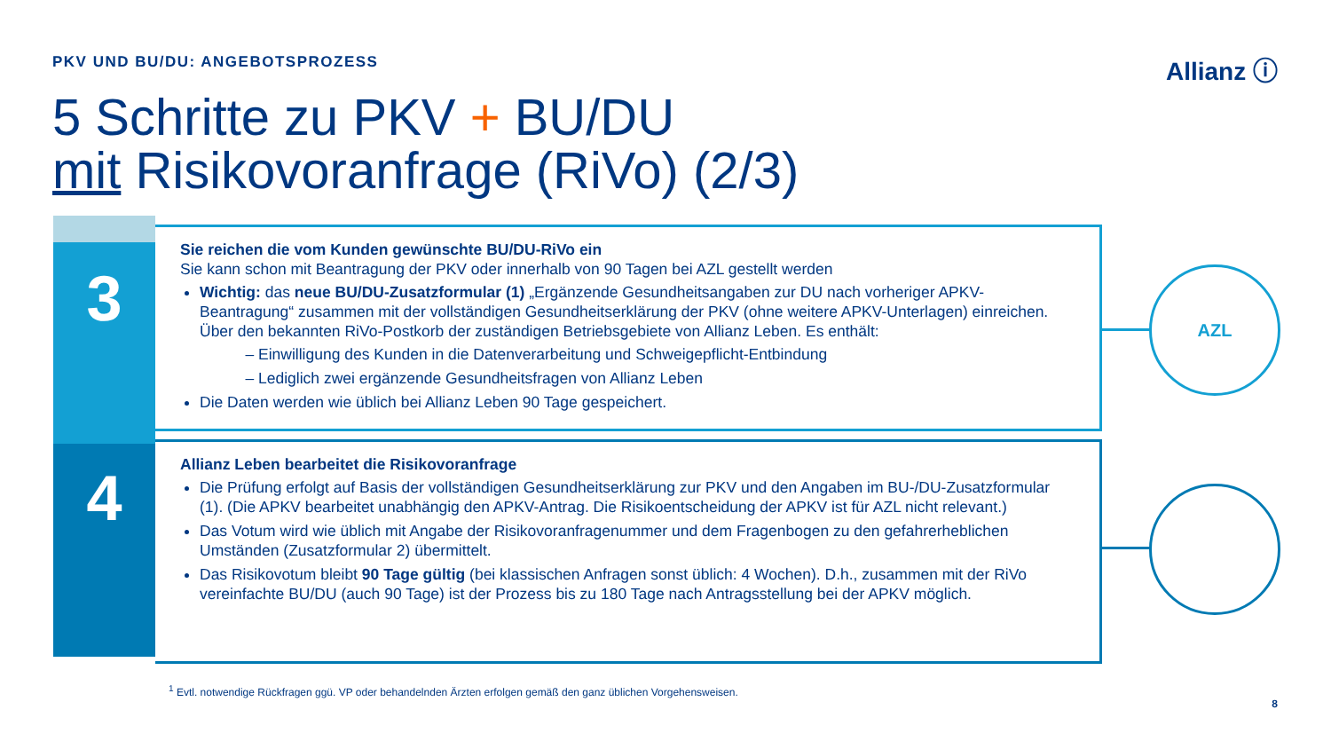PKV UND BU/DU: ANGEBOTSPROZESS Allianz ⓘ
5 Schritte zu PKV + BU/DU
mit Risikovoranfrage (RiVo) (2/3)
3
4
Sie reichen die vom Kunden gewünschte BU/DU-RiVo ein
Sie kann schon mit Beantragung der PKV oder innerhalb von 90 Tagen bei AZL gestellt werden
Wichtig: das neue BU/DU-Zusatzformular (1) „Ergänzende Gesundheitsangaben zur DU nach vorheriger APKV-Beantragung“ zusammen mit der vollständigen Gesundheitserklärung der PKV (ohne weitere APKV-Unterlagen) einreichen. Über den bekannten RiVo-Postkorb der zuständigen Betriebsgebiete von Allianz Leben. Es enthält:
Einwilligung des Kunden in die Datenverarbeitung und Schweigepflicht-Entbindung
Lediglich zwei ergänzende Gesundheitsfragen von Allianz Leben
Die Daten werden wie üblich bei Allianz Leben 90 Tage gespeichert.
Allianz Leben bearbeitet die Risikovoranfrage
Die Prüfung erfolgt auf Basis der vollständigen Gesundheitserklärung zur PKV und den Angaben im BU-/DU-Zusatzformular (1). (Die APKV bearbeitet unabhängig den APKV-Antrag. Die Risikoentscheidung der APKV ist für AZL nicht relevant.)
Das Votum wird wie üblich mit Angabe der Risikovoranfragenummer und dem Fragenbogen zu den gefahrerheblichen Umständen (Zusatzformular 2) übermittelt.
Das Risikovotum bleibt 90 Tage gültig (bei klassischen Anfragen sonst üblich: 4 Wochen). D.h., zusammen mit der RiVo vereinfachte BU/DU (auch 90 Tage) ist der Prozess bis zu 180 Tage nach Antragsstellung bei der APKV möglich.
AZL
<sup>1</sup> Evtl. notwendige Rückfragen ggü. VP oder behandelnden Ärzten erfolgen gemäß den ganz üblichen Vorgehensweisen.
8